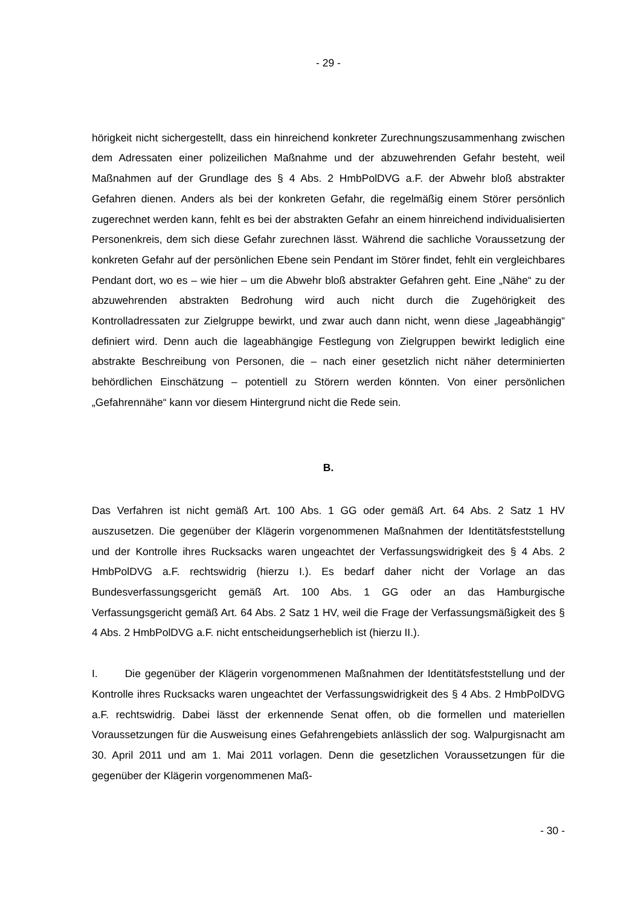- 29 -
hörigkeit nicht sichergestellt, dass ein hinreichend konkreter Zurechnungszusammenhang zwischen dem Adressaten einer polizeilichen Maßnahme und der abzuwehrenden Gefahr besteht, weil Maßnahmen auf der Grundlage des § 4 Abs. 2 HmbPolDVG a.F. der Abwehr bloß abstrakter Gefahren dienen. Anders als bei der konkreten Gefahr, die regelmäßig einem Störer persönlich zugerechnet werden kann, fehlt es bei der abstrakten Gefahr an einem hinreichend individualisierten Personenkreis, dem sich diese Gefahr zurechnen lässt. Während die sachliche Voraussetzung der konkreten Gefahr auf der persönlichen Ebene sein Pendant im Störer findet, fehlt ein vergleichbares Pendant dort, wo es – wie hier – um die Abwehr bloß abstrakter Gefahren geht. Eine „Nähe“ zu der abzuwehrenden abstrakten Bedrohung wird auch nicht durch die Zugehörigkeit des Kontrolladressaten zur Zielgruppe bewirkt, und zwar auch dann nicht, wenn diese „lageabhängig“ definiert wird. Denn auch die lageabhängige Festlegung von Zielgruppen bewirkt lediglich eine abstrakte Beschreibung von Personen, die – nach einer gesetzlich nicht näher determinierten behördlichen Einschätzung – potentiell zu Störern werden könnten. Von einer persönlichen „Gefahrennähe“ kann vor diesem Hintergrund nicht die Rede sein.
B.
Das Verfahren ist nicht gemäß Art. 100 Abs. 1 GG oder gemäß Art. 64 Abs. 2 Satz 1 HV auszusetzen. Die gegenüber der Klägerin vorgenommenen Maßnahmen der Identitätsfeststellung und der Kontrolle ihres Rucksacks waren ungeachtet der Verfassungswidrigkeit des § 4 Abs. 2 HmbPolDVG a.F. rechtswidrig (hierzu I.). Es bedarf daher nicht der Vorlage an das Bundesverfassungsgericht gemäß Art. 100 Abs. 1 GG oder an das Hamburgische Verfassungsgericht gemäß Art. 64 Abs. 2 Satz 1 HV, weil die Frage der Verfassungsmäßigkeit des § 4 Abs. 2 HmbPolDVG a.F. nicht entscheidungserheblich ist (hierzu II.).
I. Die gegenüber der Klägerin vorgenommenen Maßnahmen der Identitätsfeststellung und der Kontrolle ihres Rucksacks waren ungeachtet der Verfassungswidrigkeit des § 4 Abs. 2 HmbPolDVG a.F. rechtswidrig. Dabei lässt der erkennende Senat offen, ob die formellen und materiellen Voraussetzungen für die Ausweisung eines Gefahrengebiets anlässlich der sog. Walpurgisnacht am 30. April 2011 und am 1. Mai 2011 vorlagen. Denn die gesetzlichen Voraussetzungen für die gegenüber der Klägerin vorgenommenen Maß-
- 30 -